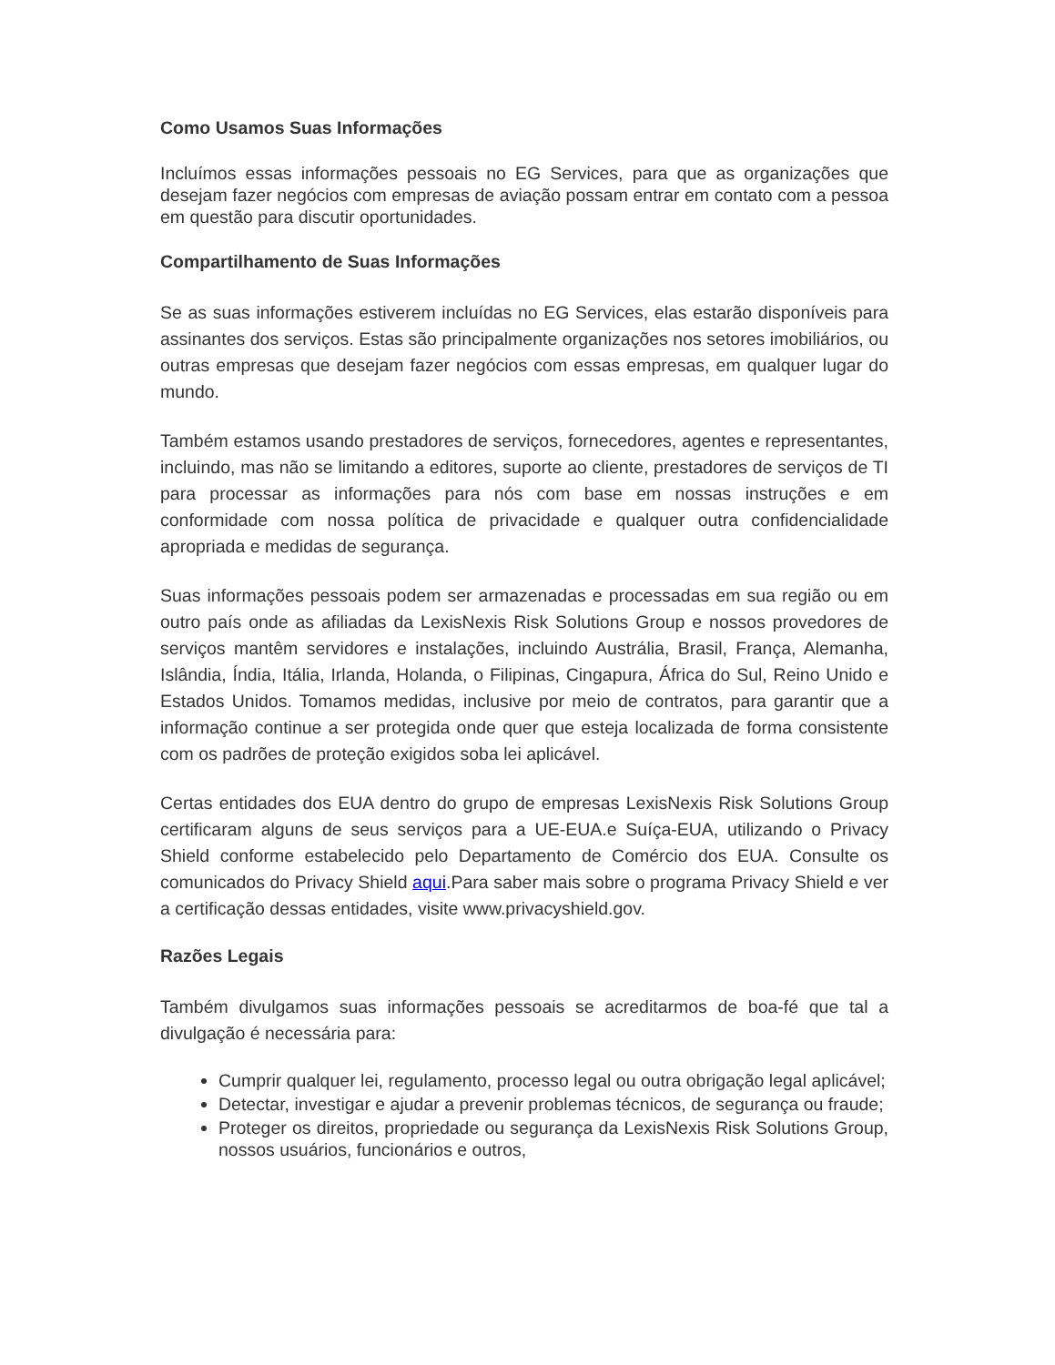Como Usamos Suas Informações
Incluímos essas informações pessoais no EG Services, para que as organizações que desejam fazer negócios com empresas de aviação possam entrar em contato com a pessoa em questão para discutir oportunidades.
Compartilhamento de Suas Informações
Se as suas informações estiverem incluídas no EG Services, elas estarão disponíveis para assinantes dos serviços. Estas são principalmente organizações nos setores imobiliários, ou outras empresas que desejam fazer negócios com essas empresas, em qualquer lugar do mundo.
Também estamos usando prestadores de serviços, fornecedores, agentes e representantes, incluindo, mas não se limitando a editores, suporte ao cliente, prestadores de serviços de TI para processar as informações para nós com base em nossas instruções e em conformidade com nossa política de privacidade e qualquer outra confidencialidade apropriada e medidas de segurança.
Suas informações pessoais podem ser armazenadas e processadas em sua região ou em outro país onde as afiliadas da LexisNexis Risk Solutions Group e nossos provedores de serviços mantêm servidores e instalações, incluindo Austrália, Brasil, França, Alemanha, Islândia, Índia, Itália, Irlanda, Holanda, o Filipinas, Cingapura, África do Sul, Reino Unido e Estados Unidos. Tomamos medidas, inclusive por meio de contratos, para garantir que a informação continue a ser protegida onde quer que esteja localizada de forma consistente com os padrões de proteção exigidos soba lei aplicável.
Certas entidades dos EUA dentro do grupo de empresas LexisNexis Risk Solutions Group certificaram alguns de seus serviços para a UE-EUA.e Suíça-EUA, utilizando o Privacy Shield conforme estabelecido pelo Departamento de Comércio dos EUA. Consulte os comunicados do Privacy Shield aqui.Para saber mais sobre o programa Privacy Shield e ver a certificação dessas entidades, visite www.privacyshield.gov.
Razões Legais
Também divulgamos suas informações pessoais se acreditarmos de boa-fé que tal a divulgação é necessária para:
Cumprir qualquer lei, regulamento, processo legal ou outra obrigação legal aplicável;
Detectar, investigar e ajudar a prevenir problemas técnicos, de segurança ou fraude;
Proteger os direitos, propriedade ou segurança da LexisNexis Risk Solutions Group, nossos usuários, funcionários e outros,